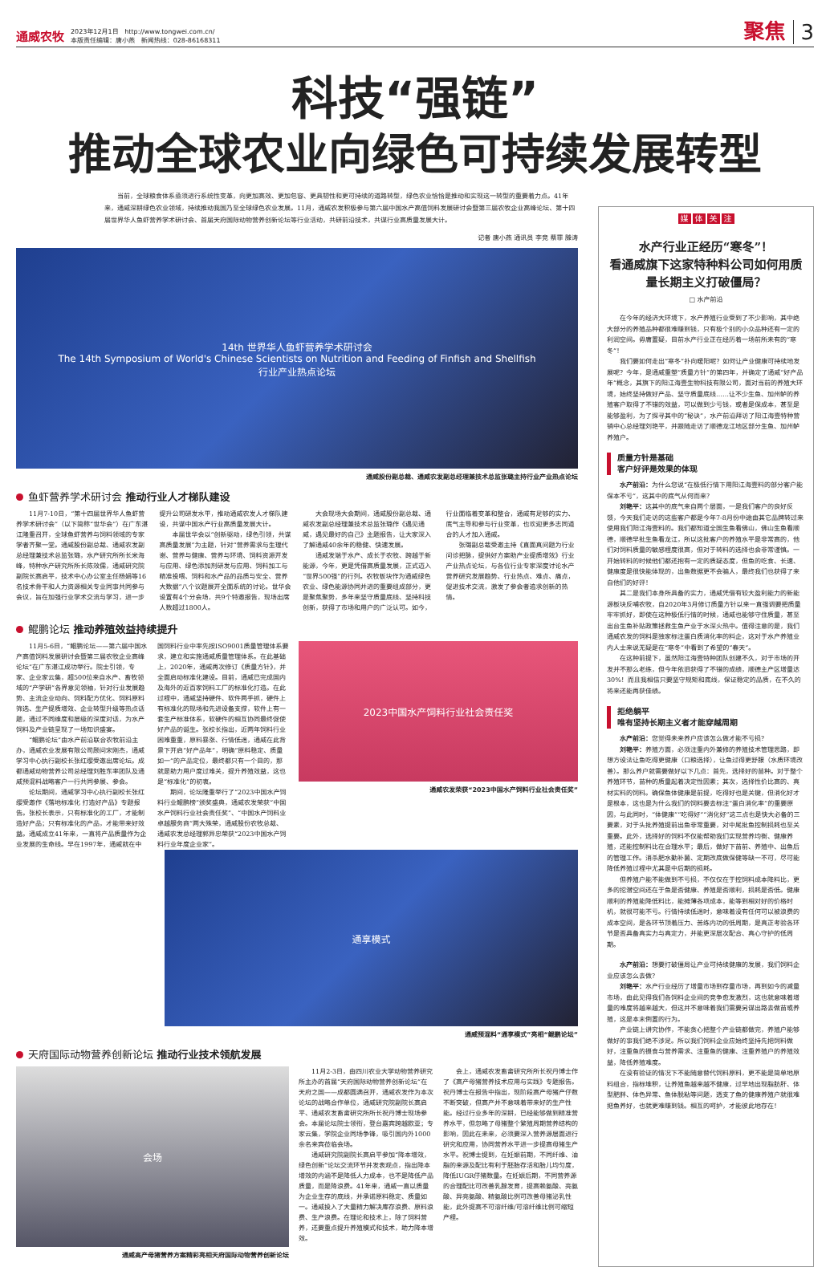通威农牧 2023年12月1日 http://www.tongwei.com.cn/
本版责任编辑：唐小燕 新闻热线：028-86168311 聚焦 3
科技“强链”
推动全球农业向绿色可持续发展转型
当前，全球粮食体系亟须进行系统性变革，向更加高效、更加包容、更具韧性和更可持续的道路转型，绿色农业恰恰是推动和实现这一转型的重要着力点。41年来，通威深耕绿色农业领域，持续推动我国乃至全球绿色农业发展。11月，通威农发积极参与第六届中国水产高值饲料发展研讨会暨第三届农牧企业高峰论坛、第十四届世界华人鱼虾营养学术研讨会、首届天府国际动物营养创新论坛等行业活动，共研前沿技术，共谋行业高质量发展大计。
记者 唐小燕 通讯员 李竞 蔡菲 滕涛
14th 世界华人鱼虾营养学术研讨会
The 14th Symposium of World's Chinese Scientists on Nutrition and Feeding of Finfish and Shellfish
行业产业热点论坛
通威股份副总裁、通威农发副总经理兼技术总监张璐主持行业产业热点论坛
鱼虾营养学术研讨会 推动行业人才梯队建设
11月7-10日，“第十四届世界华人鱼虾营养学术研讨会”（以下简称“世华会”）在广东湛江隆重召开，全球鱼虾营养与饲料领域的专家学者齐聚一堂。通威股份副总裁、通威农发副总经理兼技术总监张璐，水产研究所所长米海峰，特种水产研究所所长陈效儒，通威研究院副院长高启平，技术中心办公室主任杨娟等16名技术骨干和人力资源相关专业同事共同参与会议，旨在加强行业学术交流与学习，进一步提升公司研发水平，推动通威农发人才梯队建设，共谋中国水产行业高质量发展大计。
本届世华会以“创新驱动，绿色引领，共谋高质量发展”为主题，针对“营养需求与生理代谢、营养与健康、营养与环境、饲料资源开发与应用、绿色添加剂研发与应用、饲料加工与精准投喂、饲料和水产品的品质与安全、营养大数据”八个议题展开全面系统的讨论。世华会设置有4个分会场，共9个特邀报告，现场出席人数超过1800人。
大会现场大会期间，通威股份副总裁、通威农发副总经理兼技术总监张璐作《遇见通威，遇见最好的自己》主题报告，让大家深入了解通威40余年的稳健、快速发展。
通威发端于水产、成长于农牧、跨越于新能源，今年，更是凭借高质量发展，正式迈入“世界500强”的行列。农牧板块作为通威绿色农业、绿色能源协同并进的重要组成部分，更是聚焦聚势，多年来坚守质量底线、坚持科技创新，获得了市场和用户的广泛认可。如今，行业面临着变革和整合，通威有足够的实力、底气主导和参与行业变革，也欢迎更多志同道合的人才加入通威。
张璐副总裁受邀主持《直面真问题为行业问诊把脉，提供好方案助产业提质增效》行业产业热点论坛，与各位行业专家深度讨论水产营养研究发展趋势、行业热点、难点、痛点，促进技术交流，激发了参会者追求创新的热情。
鲲鹏论坛 推动养殖效益持续提升
11月5-6日，“鲲鹏论坛——第六届中国水产高值饲料发展研讨会暨第三届农牧企业高峰论坛”在广东湛江成功举行。院士引领，专家、企业家云集，超500位来自水产、畜牧领域的“产学研”各界意见领袖，针对行业发展趋势、主流企业动向、饲料配方优化、饲料原料筛选、生产提质增效、企业转型升级等热点话题，通过不同维度和层级的深度对话，为水产饲料及产业链呈现了一场知识盛宴。
“鲲鹏论坛”由水产前沿联合农牧前沿主办，通威农业发展有限公司顾问宋刚杰，通威学习中心执行副校长张红缨受邀出席论坛。成都通威动物营养公司总经理刘胜东率团队及通威预混料战略客户一行共同参展、参会。
论坛期间，通威学习中心执行副校长张红缨受邀作《落地标准化 打造好产品》专题报告。张校长表示，只有标准化的工厂，才能制造好产品；只有标准化的产品，才能带来好效益。通威成立41年来，一直将产品质量作为企业发展的生命线。早在1997年，通威就在中国饲料行业中率先按ISO9001质量管理体系要求，建立和实施通威质量管理体系。在此基础上，2020年，通威再次修订《质量方针》，并全面启动标准化建设。目前，通威已完成国内及海外的近百家饲料工厂的标准化打造。在此过程中，通威坚持硬件、软件两手抓，硬件上有标准化的现场和先进设备支撑，软件上有一套生产标准体系，软硬件的相互协同最终促使好产品的诞生。张校长指出，近两年饲料行业困难重重，原料暴涨、行情低迷，通威在此背景下开启“好产品年”，明确“原料稳定、质量如一”的产品定位，最终都只有一个目的，那就是助力用户度过难关，提升养殖效益，这也是“标准化”的初衷。
期间，论坛隆重举行了“2023中国水产饲料行业鲲鹏榜”颁奖盛典，通威农发荣获“中国水产饲料行业社会责任奖”、“中国水产饲料业卓越服务商”两大殊荣，通威股份农牧总裁、通威农发总经理郭异忠荣获“2023中国水产饲料行业年度企业家”。
2023中国水产饲料行业社会责任奖
通威农发荣获“2023中国水产饲料行业社会责任奖”
通享模式
通威预混料“通享模式”亮相“鲲鹏论坛”
天府国际动物营养创新论坛 推动行业技术领航发展
会场
通威高产母猪营养方案精彩亮相天府国际动物营养创新论坛
11月2-3日，由四川农业大学动物营养研究所主办的首届“天府国际动物营养创新论坛”在天府之国——成都圆满召开，通威农发作为本次论坛的战略合作单位，通威研究院副院长高启平、通威农发畜禽研究所所长祝丹博士现场参会。本届论坛院士领衔，登台嘉宾跨越欧亚；专家云集，学院企业同场争锋，吸引国内外1000余名来宾莅临会场。
通威研究院副院长高启平参加“降本增效，绿色创新”论坛交流环节并发表观点，指出降本增效的内涵不是降低人力成本，也不是降低产品质量，而是降浪费。41年来，通威一直以质量为企业生存的底线，并承诺原料稳定、质量如一。通威投入了大量精力解决库存浪费、原料浪费、生产浪费。在理论和技术上，除了饲料营养，还要重点提升养殖模式和技术，助力降本增效。
会上，通威农发畜禽研究所所长祝丹博士作了《高产母猪营养技术应用与实践》专题报告。祝丹博士在报告中指出，现阶段高产母猪产仔数不断突破，但高产并不意味着带来好的生产性能。经过行业多年的深耕，已经能够做到精准营养水平，但忽略了母猪整个繁殖周期营养结构的影响，因此在未来，必须要深入营养源层面进行研究和应用，协同营养水平进一步提高母猪生产水平。祝博士提到，在妊娠前期，不同纤维、油脂的来源及配比有利于胚胎存活和胎儿均匀度，降低IUGR仔猪数量。在妊娠后期，不同营养源的合理配比可改善乳腺发育，提高赖氨酸、亮氨酸、异亮氨酸、精氨酸比例可改善母猪泌乳性能，此外提高不可溶纤维/可溶纤维比例可缩短产程。
媒体关注
水产行业正经历“寒冬”！
看通威旗下这家特种料公司如何用质量长期主义打破僵局？
□ 水产前沿
在今年的经济大环境下，水产养殖行业受到了不少影响，其中绝大部分的养殖品种都很难赚到钱，只有极个别的小众品种还有一定的利润空间。毋庸置疑，目前水产行业正在经历着一场前所未有的“寒冬”！
我们要如何走出“寒冬”扑向暖阳呢？如何让产业健康可持续地发展呢？今年，是通威重塑“质量方针”的第四年，并确定了通威“好产品年”概念，其旗下的阳江海壹生物科技有限公司，面对当前的养殖大环境，始终坚持做好产品、坚守质量底线……让不少生鱼、加州鲈的养殖客户取得了不错的效益，可以做到少亏钱，或者是保成本，甚至是能够盈利，为了探寻其中的“秘诀”，水产前沿拜访了阳江海壹特种营销中心总经理刘艳平，并跟随走访了顺德龙江地区部分生鱼、加州鲈养殖户。
质量方针是基础
客户好评是效果的体现
水产前沿：为什么您说“在极低行情下用阳江海壹料的部分客户能保本不亏”，这其中的底气从何而来？
刘艳平：这其中的底气来自两个层面，一是我们客户的良好反馈，今天我们走访的这些客户都是今年7-8月份中途由其它品牌转过来使用我们阳江海壹料的。我们都知道全国生鱼看佛山，佛山生鱼看顺德，顺德早批生鱼看龙江，所以这批客户的养殖水平是非常高的，他们对饲料质量的敏感程度很高，但对于转料的选择也会非常谨慎。一开始转料的时候他们都还抱有一定的质疑态度，但鱼的吃食、长速、健康度是很快能体现的，出鱼数据更不会骗人，最终我们也获得了来自他们的好评！
其二是我们本身所具备的实力，通威凭借有较大盈利能力的新能源板块反哺农牧，自2020年3月修订质量方针以来一直强调要把质量牢牢抓好，即使在这种极低行情的时候，通威也能够守住质量，甚至出台生鱼补贴政策拯救生鱼产业于水深火热中。值得注意的是，我们通威农发的饲料是独家标注蛋白质消化率的料企，这对于水产养殖业内人士来说无疑是在“寒冬”中看到了希望的“春天”。
在这种前提下，虽然阳江海壹特种团队创建不久，对于市场的开发并不那么老练，但今年依旧获得了不错的成绩，顺德主产区增量达30%！而且我相信只要坚守规矩和底线，保证稳定的品质，在不久的将来还能再获佳绩。
拒绝躺平
唯有坚持长期主义者才能穿越周期
水产前沿：您觉得未来养户应该怎么做才能不亏损？
刘艳平：养殖方面，必须注重内外兼修的养殖技术管理思路，即想方设法让鱼吃得更健康（口粮选择），让鱼过得更舒服（水质环境改善）。那么养户就需要做好以下几点：首先，选择好的苗种。对于整个养殖环节，苗种的质量起着决定性因素；其次，选择性价比高的、真材实料的饲料。确保鱼体健康是前提，吃得好也是关键，但消化好才是根本，这也是为什么我们的饲料要去标注“蛋白消化率”的重要原因，与此同时，“体健康”“吃得好”“消化好”这三点也是快大必备的三要素，对于头批养殖提前出鱼非常重要，对中尾批鱼控制损耗也至关重要。此外，选择好的饲料不仅能帮助我们实现营养均衡、健康养殖，还能控制料比在合理水平；最后，做好下苗前、养殖中、出鱼后的管理工作。消杀肥水勤补菌、定期改底做保健等缺一不可，尽可能降低养殖过程中尤其是中后期的损耗。
但养殖户能不能做到不亏损，不仅仅在于控饲料成本降料比，更多的挖潜空间还在于鱼是否健康、养殖是否顺利，损耗是否低。健康顺利的养殖能降低料比，能摊薄各项成本，能等到相对好的价格时机，就很可能不亏。行情持续低迷时，意味着没有任何可以被浪费的成本空间，是各环节顶着压力、苦练内功的低周期，是真正考验各环节是否具备真实力与真定力，并能更深层次配合、真心守护的低周期。
水产前沿：想要打破僵局让产业可持续健康的发展，我们饲料企业应该怎么去做？
刘艳平：水产行业经历了增量市场到存量市场，再到如今的减量市场，由此见得我们各饲料企业间的竞争愈发激烈，这也就意味着增量的难度将越来越大，但这并不意味着我们需要另谋出路去做苗或养殖，这是本末倒置的行为。
产业链上讲究协作，不能贪心把整个产业链都做完，养殖户能够做好的事我们绝不涉足。所以我们饲料企业应始终坚持先把饲料做好，注重鱼的摄食与营养需求、注重鱼的健康、注重养殖户的养殖效益，降低养殖难度。
在没有验证的情况下不能随意替代饲料原料，更不能是简单地原料组合，指标堆积，让养殖鱼越来越不健康，过早地出现脂肪肝、体型肥胖、体色异常、鱼体脱粘等问题，透支了鱼的健康养殖户就很难把鱼养好，也就更难赚到钱。相互的呵护，才能彼此地存在！